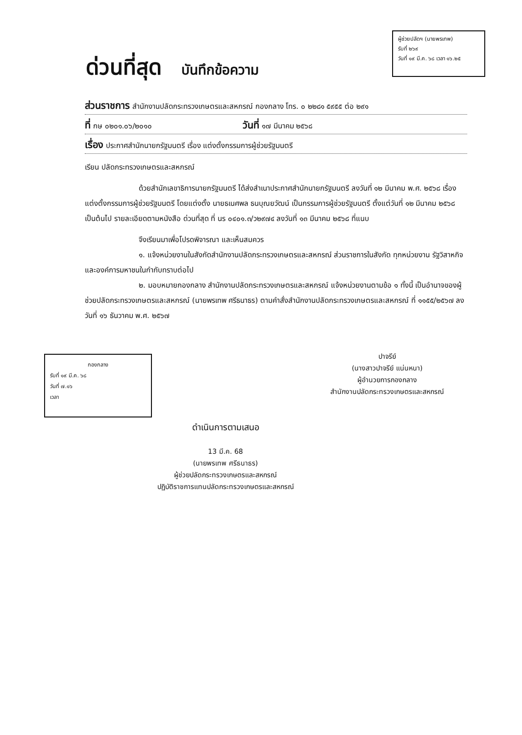ผู้ช่วยปลัดฯ (นายพรเทพ)
รับที่ ๒๖๙
วันที่ ๑๙ มี.ค. ๖๘ เวลา ๑๖.๒๕
ด่วนที่สุด บันทึกข้อความ
ส่วนราชการ สำนักงานปลัดกระทรวงเกษตรและสหกรณ์ กองกลาง โทร. ๐ ๒๒๘๑ ๕๙๕๕ ต่อ ๒๙๑
ที่ กษ ๐๒๐๑.๐๖/๒๐๑๐ วันที่ ๑๗ มีนาคม ๒๕๖๘
เรื่อง ประกาศสำนักนายกรัฐมนตรี เรื่อง แต่งตั้งกรรมการผู้ช่วยรัฐมนตรี
เรียน ปลัดกระทรวงเกษตรและสหกรณ์
ด้วยสำนักเลขาธิการนายกรัฐมนตรี ได้ส่งสำเนาประกาศสำนักนายกรัฐมนตรี ลงวันที่ ๑๒ มีนาคม พ.ศ. ๒๕๖๘ เรื่อง แต่งตั้งกรรมการผู้ช่วยรัฐมนตรี โดยแต่งตั้ง นายธเนศพล ธนบุณยวัฒน์ เป็นกรรมการผู้ช่วยรัฐมนตรี ตั้งแต่วันที่ ๑๒ มีนาคม ๒๕๖๘ เป็นต้นไป รายละเอียดตามหนังสือ ด่วนที่สุด ที่ นร ๐๔๐๑.๓/ว๒๙๗๔ ลงวันที่ ๑๓ มีนาคม ๒๕๖๘ ที่แนบ
จึงเรียนมาเพื่อโปรดพิจารณา และเห็นสมควร
๑. แจ้งหน่วยงานในสังกัดสำนักงานปลัดกระทรวงเกษตรและสหกรณ์ ส่วนราชการในสังกัด ทุกหน่วยงาน รัฐวิสาหกิจ และองค์การมหาชนในกำกับทราบต่อไป
๒. มอบหมายกองกลาง สำนักงานปลัดกระทรวงเกษตรและสหกรณ์ แจ้งหน่วยงานตามข้อ ๑ ทั้งนี้ เป็นอำนาจของผู้ช่วยปลัดกระทรวงเกษตรและสหกรณ์ (นายพรเทพ ศรีธนาธร) ตามคำสั่งสำนักงานปลัดกระทรวงเกษตรและสหกรณ์ ที่ ๑๑๕๕/๒๕๖๗ ลงวันที่ ๑๖ ธันวาคม พ.ศ. ๒๕๖๗
กองกลาง
รับที่ ๑๙ มี.ค. ๖๘
วันที่ ๗.๑๖
เวลา
ปาจรีย์
(นางสาวปาจรีย์ แน่นหนา)
ผู้อำนวยการกองกลาง
สำนักงานปลัดกระทรวงเกษตรและสหกรณ์
ดำเนินการตามเสนอ
13 มี.ค. 68
(นายพรเทพ ศรีธนาธร)
ผู้ช่วยปลัดกระทรวงเกษตรและสหกรณ์
ปฏิบัติราชการแทนปลัดกระทรวงเกษตรและสหกรณ์